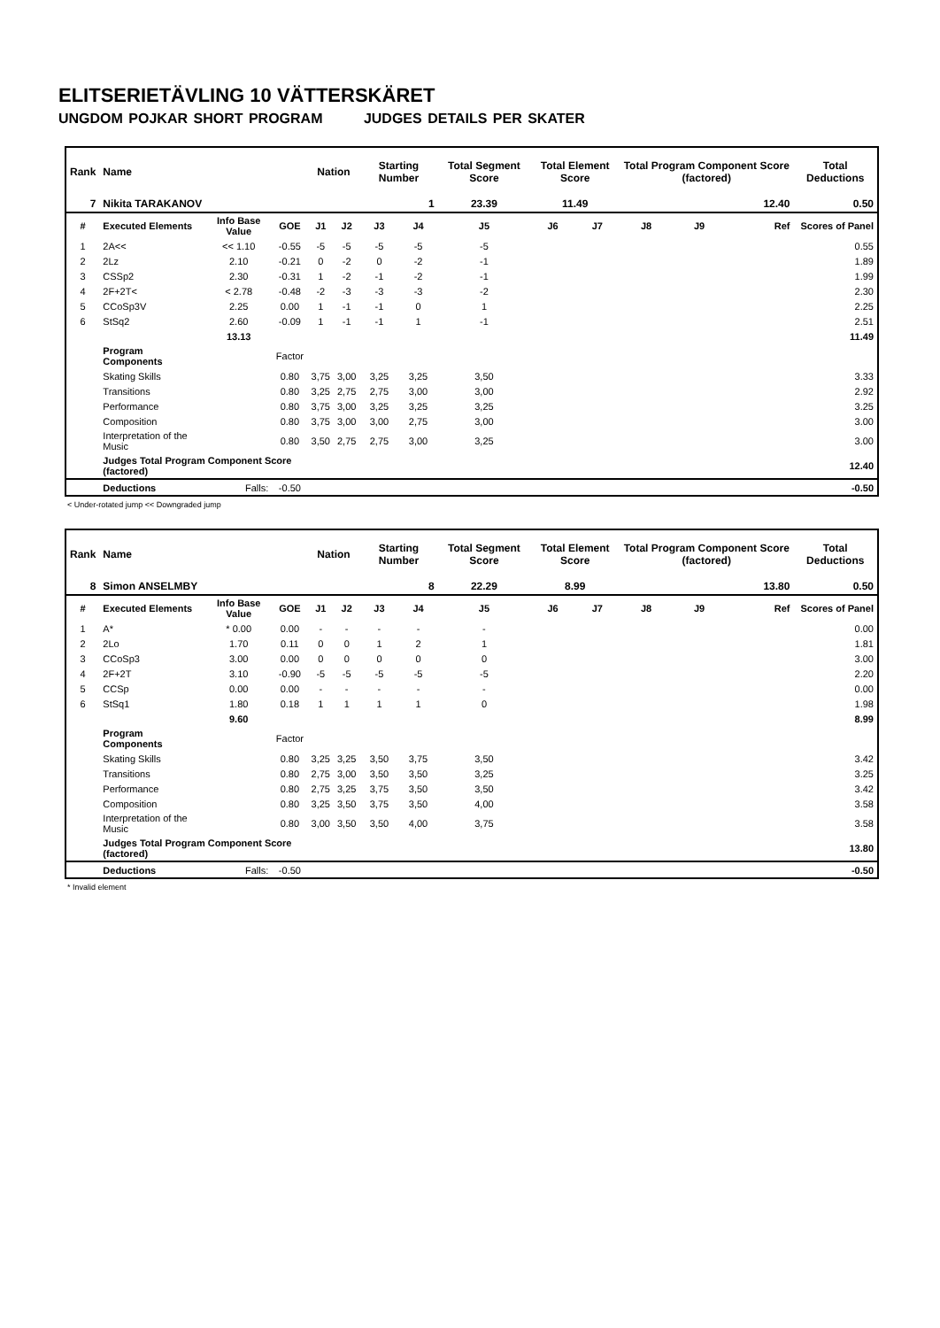ELITSERIETÄVLING 10 VÄTTERSKÄRET
UNGDOM POJKAR SHORT PROGRAM JUDGES DETAILS PER SKATER
| Rank | Name | | | Nation | | Starting Number | | Total Segment Score | Total Element Score | | Total Program Component Score (factored) | | | Total Deductions |
| --- | --- | --- | --- | --- | --- | --- | --- | --- | --- | --- | --- | --- | --- | --- |
| 7 | Nikita TARAKANOV | | | | | 1 | | 23.39 | 11.49 | | 12.40 | | | 0.50 |
| # | Executed Elements | Info Base Value | GOE | J1 | J2 | J3 | J4 | J5 | J6 | J7 | J8 | J9 | Ref | Scores of Panel |
| 1 | 2A<< | << 1.10 | -0.55 | -5 | -5 | -5 | -5 | -5 | | | | | | 0.55 |
| 2 | 2Lz | 2.10 | -0.21 | 0 | -2 | 0 | -2 | -1 | | | | | | 1.89 |
| 3 | CSSp2 | 2.30 | -0.31 | 1 | -2 | -1 | -2 | -1 | | | | | | 1.99 |
| 4 | 2F+2T< | < 2.78 | -0.48 | -2 | -3 | -3 | -3 | -2 | | | | | | 2.30 |
| 5 | CCoSp3V | 2.25 | 0.00 | 1 | -1 | -1 | 0 | 1 | | | | | | 2.25 |
| 6 | StSq2 | 2.60 | -0.09 | 1 | -1 | -1 | 1 | -1 | | | | | | 2.51 |
| | | 13.13 | | | | | | | | | | | | 11.49 |
| | Program Components | | Factor | | | | | | | | | | | |
| | Skating Skills | | 0.80 | 3,75 | 3,00 | 3,25 | 3,25 | 3,50 | | | | | | 3.33 |
| | Transitions | | 0.80 | 3,25 | 2,75 | 2,75 | 3,00 | 3,00 | | | | | | 2.92 |
| | Performance | | 0.80 | 3,75 | 3,00 | 3,25 | 3,25 | 3,25 | | | | | | 3.25 |
| | Composition | | 0.80 | 3,75 | 3,00 | 3,00 | 2,75 | 3,00 | | | | | | 3.00 |
| | Interpretation of the Music | | 0.80 | 3,50 | 2,75 | 2,75 | 3,00 | 3,25 | | | | | | 3.00 |
| | Judges Total Program Component Score (factored) | | | | | | | | | | | | | 12.40 |
| | Deductions | Falls: | -0.50 | | | | | | | | | | | -0.50 |
< Under-rotated jump << Downgraded jump
| Rank | Name | | | Nation | | Starting Number | | Total Segment Score | Total Element Score | | Total Program Component Score (factored) | | | Total Deductions |
| --- | --- | --- | --- | --- | --- | --- | --- | --- | --- | --- | --- | --- | --- | --- |
| 8 | Simon ANSELMBY | | | | | 8 | | 22.29 | 8.99 | | 13.80 | | | 0.50 |
| # | Executed Elements | Info Base Value | GOE | J1 | J2 | J3 | J4 | J5 | J6 | J7 | J8 | J9 | Ref | Scores of Panel |
| 1 | A* | * 0.00 | 0.00 | - | - | - | - | - | | | | | | 0.00 |
| 2 | 2Lo | 1.70 | 0.11 | 0 | 0 | 1 | 2 | 1 | | | | | | 1.81 |
| 3 | CCoSp3 | 3.00 | 0.00 | 0 | 0 | 0 | 0 | 0 | | | | | | 3.00 |
| 4 | 2F+2T | 3.10 | -0.90 | -5 | -5 | -5 | -5 | -5 | | | | | | 2.20 |
| 5 | CCSp | 0.00 | 0.00 | - | - | - | - | - | | | | | | 0.00 |
| 6 | StSq1 | 1.80 | 0.18 | 1 | 1 | 1 | 1 | 0 | | | | | | 1.98 |
| | | 9.60 | | | | | | | | | | | | 8.99 |
| | Program Components | | Factor | | | | | | | | | | | |
| | Skating Skills | | 0.80 | 3,25 | 3,25 | 3,50 | 3,75 | 3,50 | | | | | | 3.42 |
| | Transitions | | 0.80 | 2,75 | 3,00 | 3,50 | 3,50 | 3,25 | | | | | | 3.25 |
| | Performance | | 0.80 | 2,75 | 3,25 | 3,75 | 3,50 | 3,50 | | | | | | 3.42 |
| | Composition | | 0.80 | 3,25 | 3,50 | 3,75 | 3,50 | 4,00 | | | | | | 3.58 |
| | Interpretation of the Music | | 0.80 | 3,00 | 3,50 | 3,50 | 4,00 | 3,75 | | | | | | 3.58 |
| | Judges Total Program Component Score (factored) | | | | | | | | | | | | | 13.80 |
| | Deductions | Falls: | -0.50 | | | | | | | | | | | -0.50 |
* Invalid element